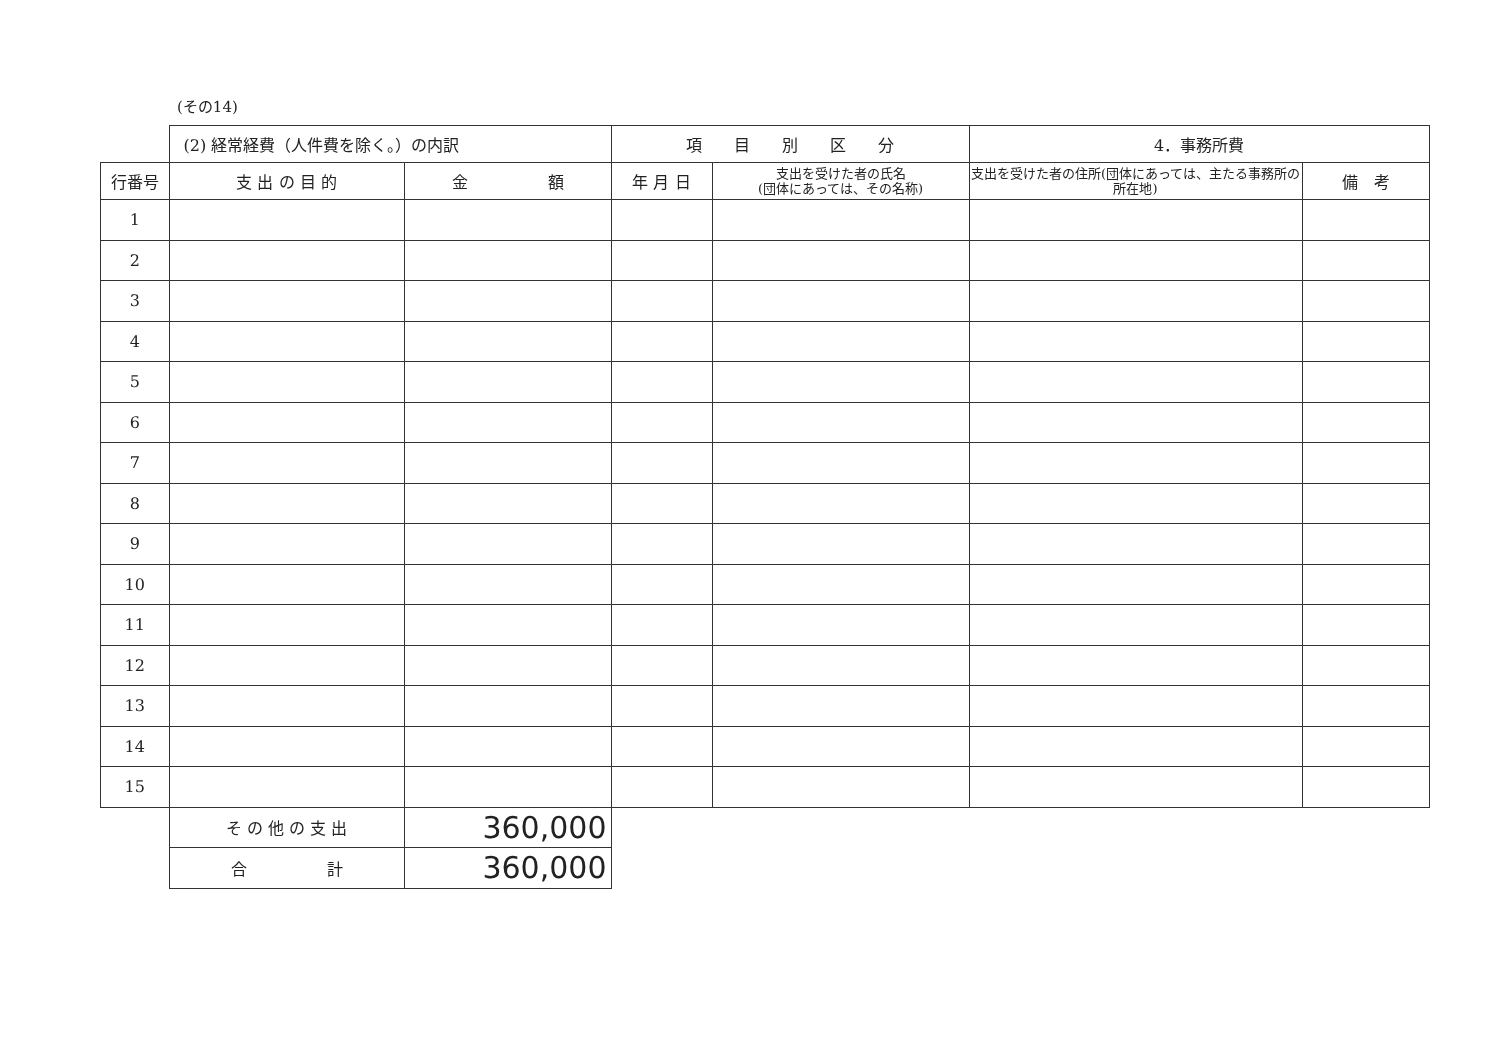(その14)
| | (2) 経常経費（人件費を除く。）の内訳 | | 項 目 別 区 分 | | 4．事務所費 | |
| --- | --- | --- | --- | --- | --- | --- |
| 行番号 | 支 出 の 目 的 | 金 額 | 年 月 日 | 支出を受けた者の氏名 (団体にあっては、その名称) | 支出を受けた者の住所(団体にあっては、主たる事務所の所在地) | 備 考 |
| 1 | | | | | | |
| 2 | | | | | | |
| 3 | | | | | | |
| 4 | | | | | | |
| 5 | | | | | | |
| 6 | | | | | | |
| 7 | | | | | | |
| 8 | | | | | | |
| 9 | | | | | | |
| 10 | | | | | | |
| 11 | | | | | | |
| 12 | | | | | | |
| 13 | | | | | | |
| 14 | | | | | | |
| 15 | | | | | | |
| | そ の 他 の 支 出 | 360,000 | | | | |
| | 合 計 | 360,000 | | | | |